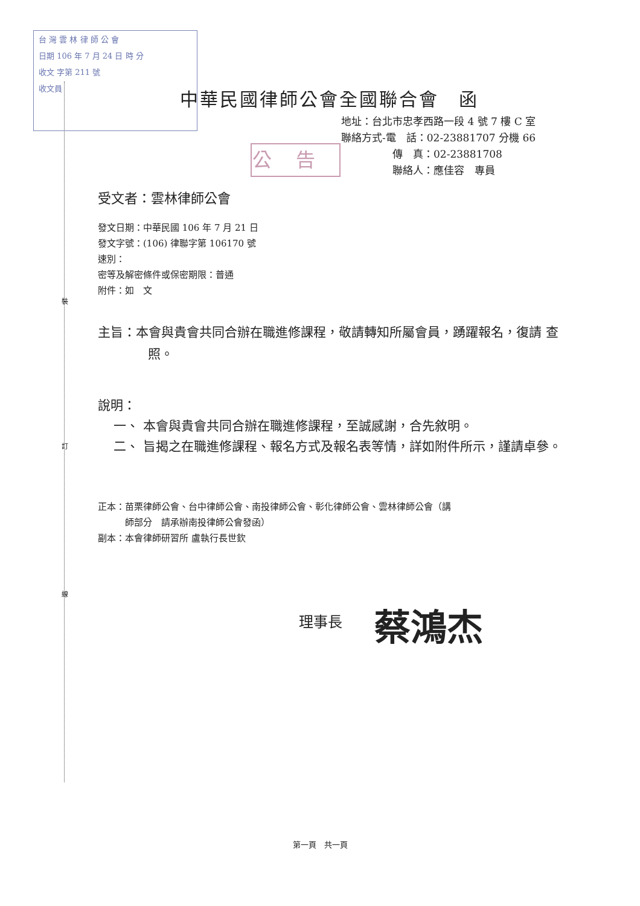台 灣 雲 林 律 師 公 會
日期 106 年 7 月 24 日 時 分
收文 字第 211 號
收文員
裝
訂
線
中華民國律師公會全國聯合會　函
地址：台北市忠孝西路一段 4 號 7 樓 C 室
聯絡方式-電　話：02-23881707 分機 66
　　　　　傳　真：02-23881708
　　　　　聯絡人：應佳容　專員
公告
受文者：雲林律師公會
發文日期：中華民國 106 年 7 月 21 日
發文字號：(106) 律聯字第 106170 號
速別：
密等及解密條件或保密期限：普通
附件：如　文
主旨：本會與貴會共同合辦在職進修課程，敬請轉知所屬會員，踴躍報名，復請 查照。
說明：
一、 本會與貴會共同合辦在職進修課程，至誠感謝，合先敘明。
二、 旨揭之在職進修課程、報名方式及報名表等情，詳如附件所示，謹請卓參。
正本：苗栗律師公會、台中律師公會、南投律師公會、彰化律師公會、雲林律師公會（講
　　　師部分　請承辦南投律師公會發函）
副本：本會律師研習所 盧執行長世欽
理事長 蔡鴻杰
第一頁　共一頁